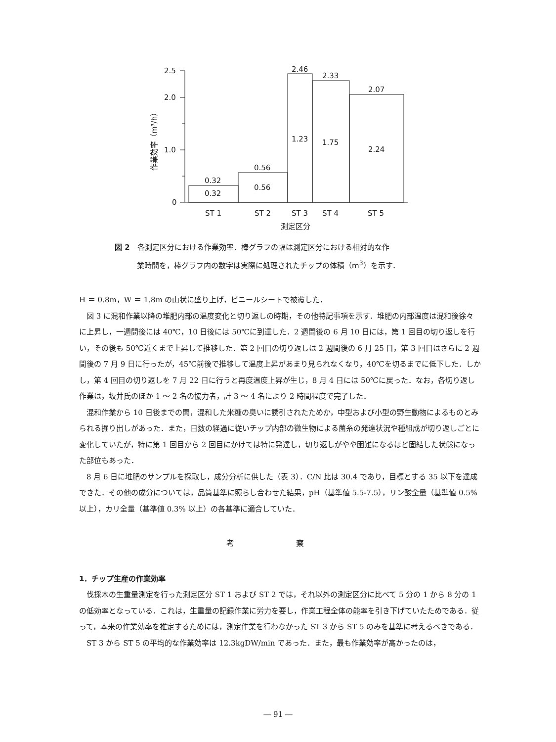2.5
2.0
1.0
0
0.32
0.32
0.56
0.56
2.46
1.23
2.33
1.75
2.07
2.24
ST 1
ST 2
ST 3
ST 4
ST 5
測定区分
作業効率（m³/h）
図 2　各測定区分における作業効率．棒グラフの幅は測定区分における相対的な作
　　　業時間を，棒グラフ内の数字は実際に処理されたチップの体積（m<sup>3</sup>）を示す．
H ＝ 0.8m，W ＝ 1.8m の山状に盛り上げ，ビニールシートで被覆した．
図 3 に混和作業以降の堆肥内部の温度変化と切り返しの時期，その他特記事項を示す．堆肥の内部温度は混和後徐々に上昇し，一週間後には 40℃，10 日後には 50℃に到達した．2 週間後の 6 月 10 日には，第 1 回目の切り返しを行い，その後も 50℃近くまで上昇して推移した．第 2 回目の切り返しは 2 週間後の 6 月 25 日，第 3 回目はさらに 2 週間後の 7 月 9 日に行ったが，45℃前後で推移して温度上昇があまり見られなくなり，40℃を切るまでに低下した．しかし，第 4 回目の切り返しを 7 月 22 日に行うと再度温度上昇が生じ，8 月 4 日には 50℃に戻った．なお，各切り返し作業は，坂井氏のほか 1 ～ 2 名の協力者，計 3 ～ 4 名により 2 時間程度で完了した．
混和作業から 10 日後までの間，混和した米糠の臭いに誘引されたためか，中型および小型の野生動物によるものとみられる掘り出しがあった．また，日数の経過に従いチップ内部の微生物による菌糸の発達状況や種組成が切り返しごとに変化していたが，特に第 1 回目から 2 回目にかけては特に発達し，切り返しがやや困難になるほど固結した状態になった部位もあった．
8 月 6 日に堆肥のサンプルを採取し，成分分析に供した（表 3）．C/N 比は 30.4 であり，目標とする 35 以下を達成できた．その他の成分については，品質基準に照らし合わせた結果，pH（基準値 5.5-7.5），リン酸全量（基準値 0.5% 以上），カリ全量（基準値 0.3% 以上）の各基準に適合していた．
考 察
1．チップ生産の作業効率
伐採木の生重量測定を行った測定区分 ST 1 および ST 2 では，それ以外の測定区分に比べて 5 分の 1 から 8 分の 1 の低効率となっている．これは，生重量の記録作業に労力を要し，作業工程全体の能率を引き下げていたためである．従って，本来の作業効率を推定するためには，測定作業を行わなかった ST 3 から ST 5 のみを基準に考えるべきである．
ST 3 から ST 5 の平均的な作業効率は 12.3kgDW/min であった．また，最も作業効率が高かったのは，
― 91 ―